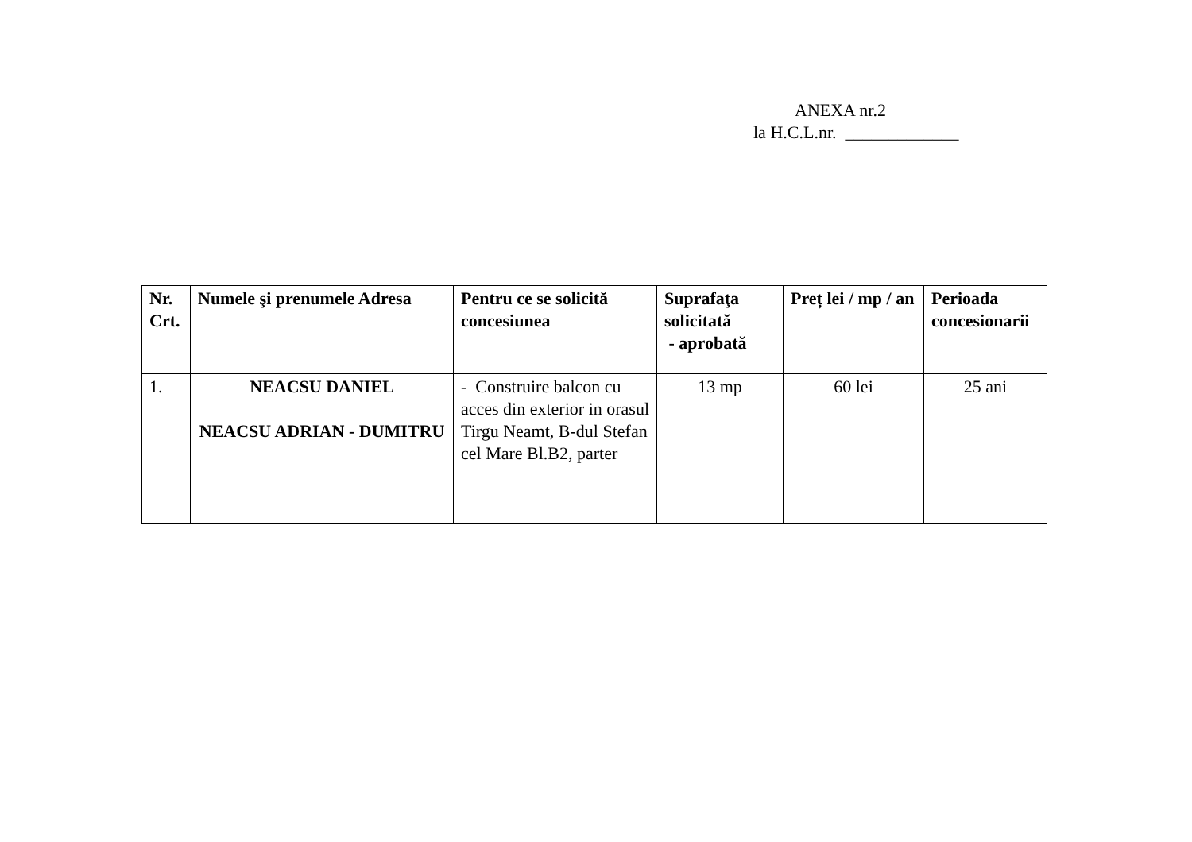ANEXA nr.2
la H.C.L.nr. _____________
| Nr. Crt. | Numele şi prenumele Adresa | Pentru ce se solicită concesiunea | Suprafaţa solicitată - aprobată | Preț lei / mp / an | Perioada concesionarii |
| --- | --- | --- | --- | --- | --- |
| 1. | NEACSU DANIEL NEACSU ADRIAN - DUMITRU | - Construire balcon cu acces din exterior in orasul Tirgu Neamt, B-dul Stefan cel Mare Bl.B2, parter | 13 mp | 60 lei | 25 ani |